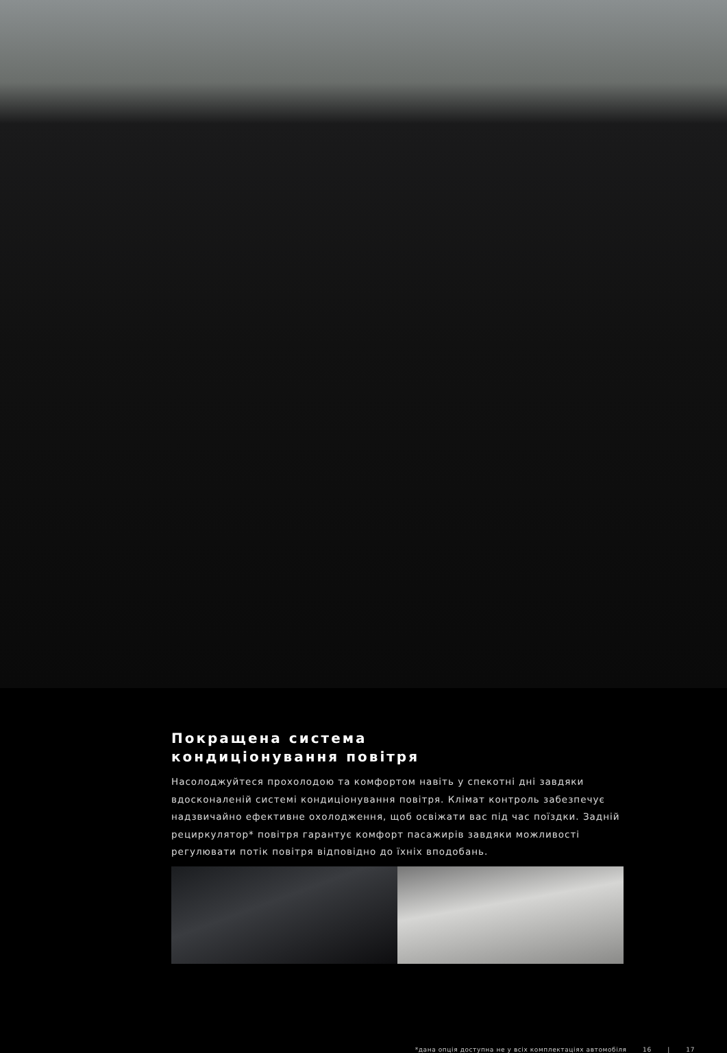Покращена система
кондиціонування повітря
Насолоджуйтеся прохолодою та комфортом навіть у спекотні дні завдяки вдосконаленій системі кондиціонування повітря. Клімат контроль забезпечує надзвичайно ефективне охолодження, щоб освіжати вас під час поїздки. Задній рециркулятор* повітря гарантує комфорт пасажирів завдяки можливості регулювати потік повітря відповідно до їхніх вподобань.
*дана опція доступна не у всіх комплектаціях автомобіля 16 | 17